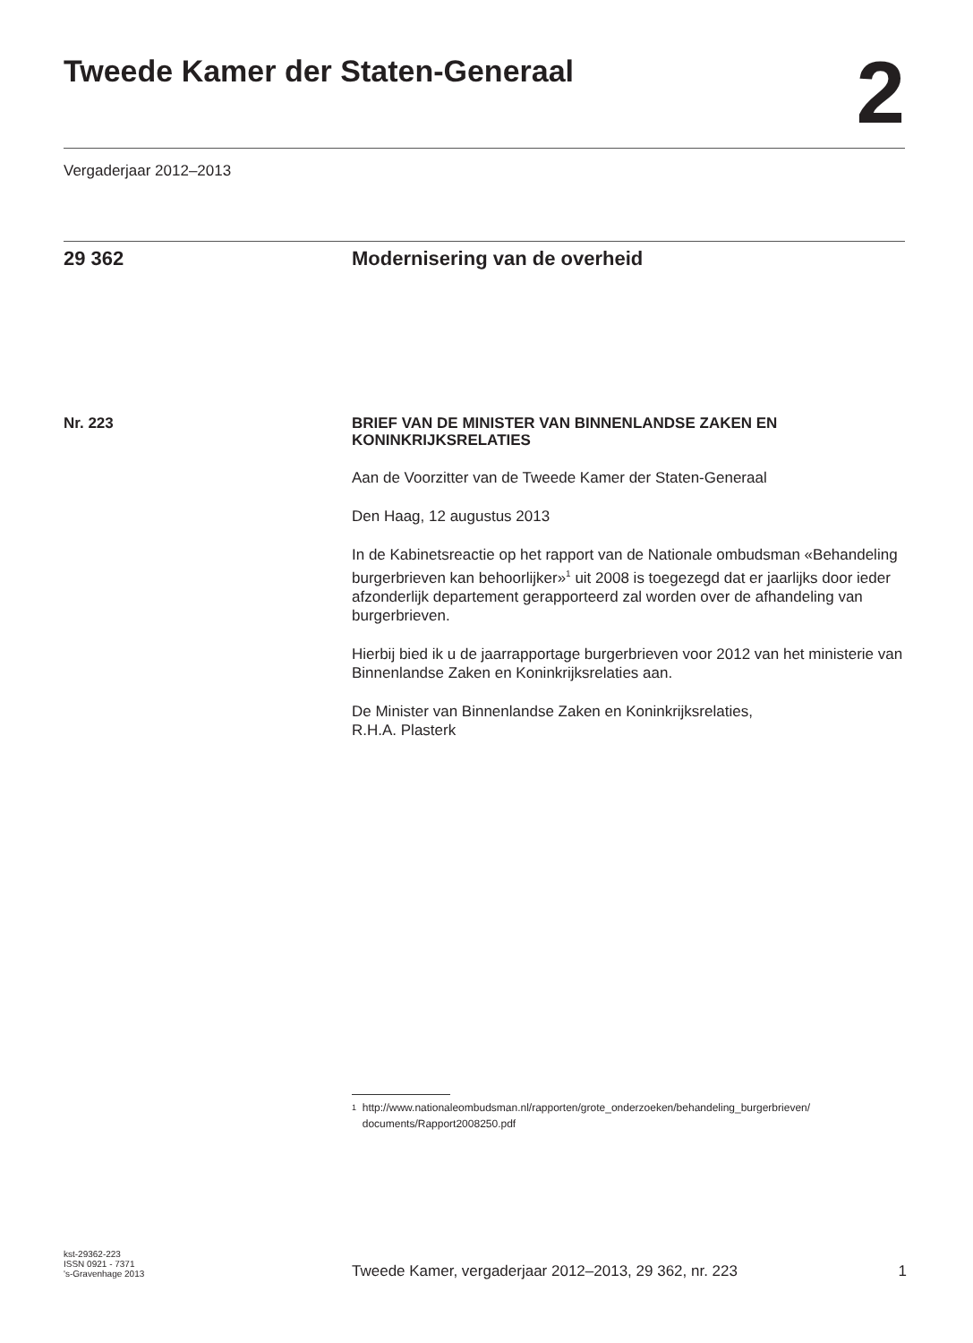Tweede Kamer der Staten-Generaal
2
Vergaderjaar 2012–2013
29 362 Modernisering van de overheid
Nr. 223
BRIEF VAN DE MINISTER VAN BINNENLANDSE ZAKEN EN KONINKRIJKSRELATIES
Aan de Voorzitter van de Tweede Kamer der Staten-Generaal
Den Haag, 12 augustus 2013
In de Kabinetsreactie op het rapport van de Nationale ombudsman «Behandeling burgerbrieven kan behoorlijker»<sup>1</sup> uit 2008 is toegezegd dat er jaarlijks door ieder afzonderlijk departement gerapporteerd zal worden over de afhandeling van burgerbrieven.
Hierbij bied ik u de jaarrapportage burgerbrieven voor 2012 van het ministerie van Binnenlandse Zaken en Koninkrijksrelaties aan.
De Minister van Binnenlandse Zaken en Koninkrijksrelaties,
R.H.A. Plasterk
<sup>1</sup> http://www.nationaleombudsman.nl/rapporten/grote_onderzoeken/behandeling_burgerbrieven/ documents/Rapport2008250.pdf
kst-29362-223
ISSN 0921 - 7371
's-Gravenhage 2013
Tweede Kamer, vergaderjaar 2012–2013, 29 362, nr. 223 1